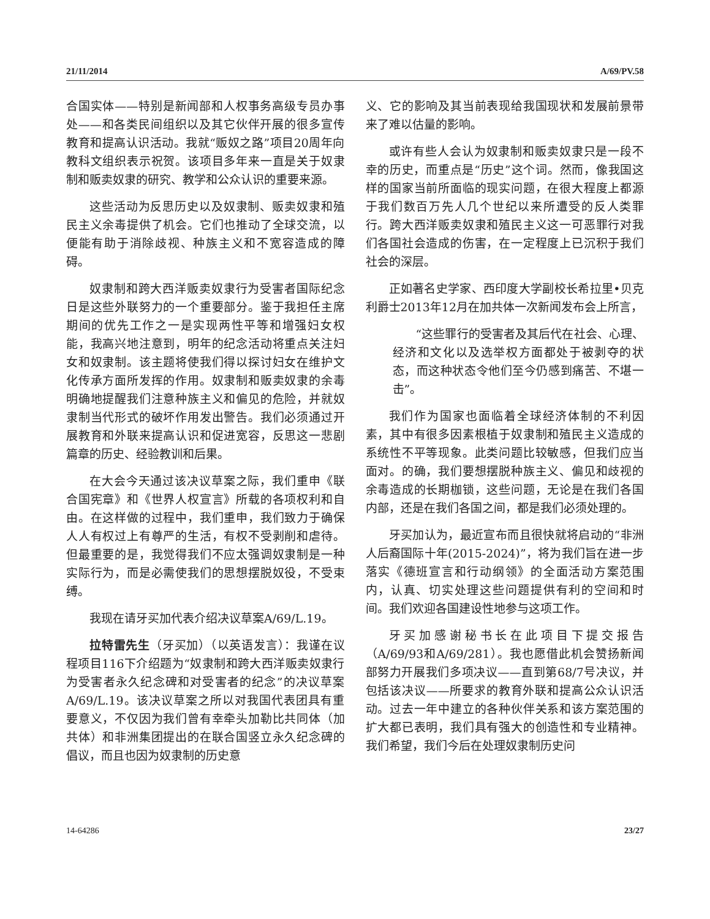21/11/2014 A/69/PV.58
合国实体——特别是新闻部和人权事务高级专员办事处——和各类民间组织以及其它伙伴开展的很多宣传教育和提高认识活动。我就“贩奴之路”项目20周年向教科文组织表示祝贺。该项目多年来一直是关于奴隶制和贩卖奴隶的研究、教学和公众认识的重要来源。
这些活动为反思历史以及奴隶制、贩卖奴隶和殖民主义余毒提供了机会。它们也推动了全球交流，以便能有助于消除歧视、种族主义和不宽容造成的障碍。
奴隶制和跨大西洋贩卖奴隶行为受害者国际纪念日是这些外联努力的一个重要部分。鉴于我担任主席期间的优先工作之一是实现两性平等和增强妇女权能，我高兴地注意到，明年的纪念活动将重点关注妇女和奴隶制。该主题将使我们得以探讨妇女在维护文化传承方面所发挥的作用。奴隶制和贩卖奴隶的余毒明确地提醒我们注意种族主义和偏见的危险，并就奴隶制当代形式的破坏作用发出警告。我们必须通过开展教育和外联来提高认识和促进宽容，反思这一悲剧篇章的历史、经验教训和后果。
在大会今天通过该决议草案之际，我们重申《联合国宪章》和《世界人权宣言》所载的各项权利和自由。在这样做的过程中，我们重申，我们致力于确保人人有权过上有尊严的生活，有权不受剥削和虐待。但最重要的是，我觉得我们不应太强调奴隶制是一种实际行为，而是必需使我们的思想摆脱奴役，不受束缚。
我现在请牙买加代表介绍决议草案A/69/L.19。
拉特雷先生（牙买加）（以英语发言）：我谨在议程项目116下介绍题为“奴隶制和跨大西洋贩卖奴隶行为受害者永久纪念碑和对受害者的纪念”的决议草案A/69/L.19。该决议草案之所以对我国代表团具有重要意义，不仅因为我们曾有幸牵头加勒比共同体（加共体）和非洲集团提出的在联合国竖立永久纪念碑的倡议，而且也因为奴隶制的历史意
义、它的影响及其当前表现给我国现状和发展前景带来了难以估量的影响。
或许有些人会认为奴隶制和贩卖奴隶只是一段不幸的历史，而重点是“历史”这个词。然而，像我国这样的国家当前所面临的现实问题，在很大程度上都源于我们数百万先人几个世纪以来所遭受的反人类罪行。跨大西洋贩卖奴隶和殖民主义这一可恶罪行对我们各国社会造成的伤害，在一定程度上已沉积于我们社会的深层。
正如著名史学家、西印度大学副校长希拉里•贝克利爵士2013年12月在加共体一次新闻发布会上所言，
“这些罪行的受害者及其后代在社会、心理、经济和文化以及选举权方面都处于被剥夺的状态，而这种状态令他们至今仍感到痛苦、不堪一击”。
我们作为国家也面临着全球经济体制的不利因素，其中有很多因素根植于奴隶制和殖民主义造成的系统性不平等现象。此类问题比较敏感，但我们应当面对。的确，我们要想摆脱种族主义、偏见和歧视的余毒造成的长期枷锁，这些问题，无论是在我们各国内部，还是在我们各国之间，都是我们必须处理的。
牙买加认为，最近宣布而且很快就将启动的“非洲人后裔国际十年(2015-2024)”，将为我们旨在进一步落实《德班宣言和行动纲领》的全面活动方案范围内，认真、切实处理这些问题提供有利的空间和时间。我们欢迎各国建设性地参与这项工作。
牙买加感谢秘书长在此项目下提交报告（A/69/93和A/69/281）。我也愿借此机会赞扬新闻部努力开展我们多项决议——直到第68/7号决议，并包括该决议——所要求的教育外联和提高公众认识活动。过去一年中建立的各种伙伴关系和该方案范围的扩大都已表明，我们具有强大的创造性和专业精神。我们希望，我们今后在处理奴隶制历史问
14-64286 23/27